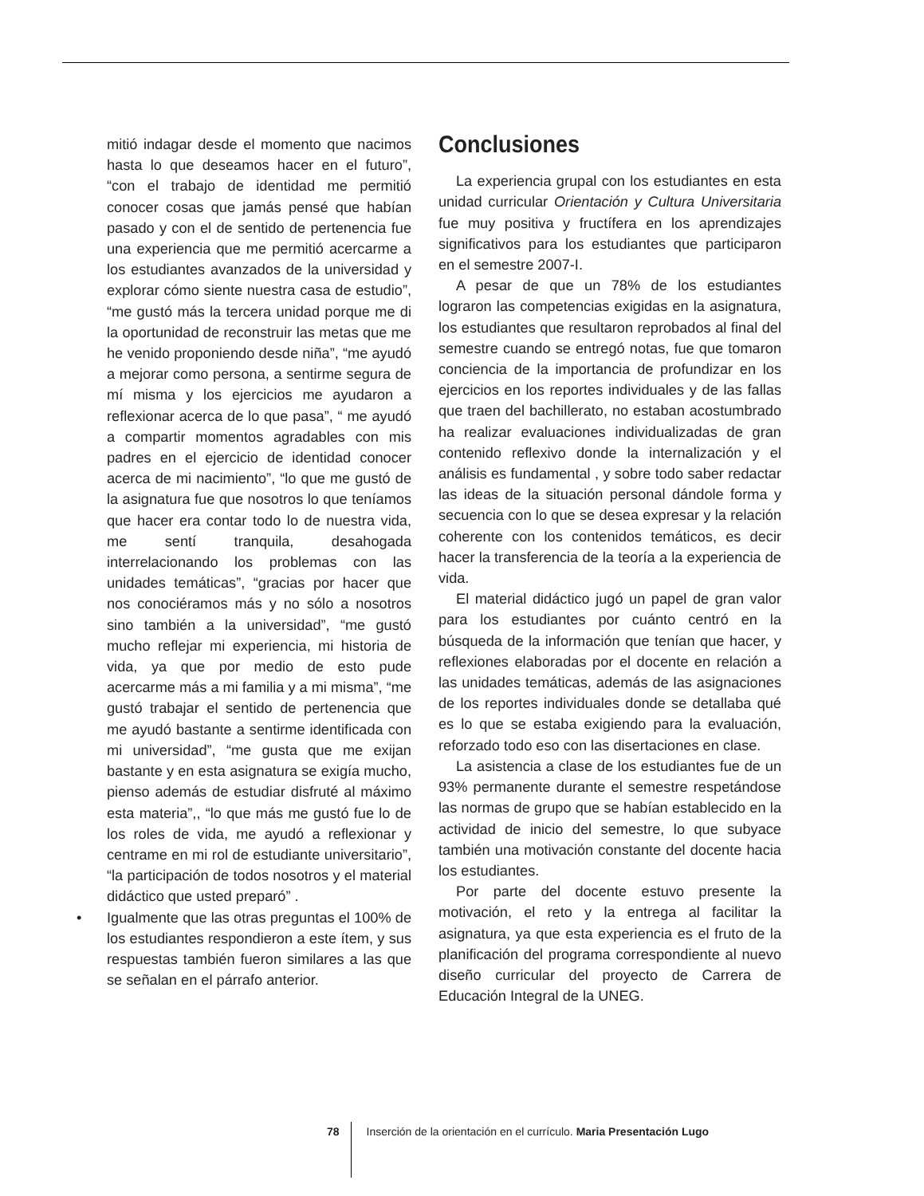mitió indagar desde el momento que nacimos hasta lo que deseamos hacer en el futuro”, “con el trabajo de identidad me permitió conocer cosas que jamás pensé que habían pasado y con el de sentido de pertenencia fue una experiencia que me permitió acercarme a los estudiantes avanzados de la universidad y explorar cómo siente nuestra casa de estudio”, “me gustó más la tercera unidad porque me di la oportunidad de reconstruir las metas que me he venido proponiendo desde niña”, “me ayudó a mejorar como persona, a sentirme segura de mí misma y los ejercicios me ayudaron a reflexionar acerca de lo que pasa”, “ me ayudó a compartir momentos agradables con mis padres en el ejercicio de identidad conocer acerca de mi nacimiento”, “lo que me gustó de la asignatura fue que nosotros lo que teníamos que hacer era contar todo lo de nuestra vida, me sentí tranquila, desahogada interrelacionando los problemas con las unidades temáticas”, “gracias por hacer que nos conociéramos más y no sólo a nosotros sino también a la universidad”, “me gustó mucho reflejar mi experiencia, mi historia de vida, ya que por medio de esto pude acercarme más a mi familia y a mi misma”, “me gustó trabajar el sentido de pertenencia que me ayudó bastante a sentirme identificada con mi universidad”, “me gusta que me exijan bastante y en esta asignatura se exigía mucho, pienso además de estudiar disfruté al máximo esta materia”,, “lo que más me gustó fue lo de los roles de vida, me ayudó a reflexionar y centrame en mi rol de estudiante universitario”, “la participación de todos nosotros y el material didáctico que usted preparó” .
• Igualmente que las otras preguntas el 100% de los estudiantes respondieron a este ítem, y sus respuestas también fueron similares a las que se señalan en el párrafo anterior.
Conclusiones
La experiencia grupal con los estudiantes en esta unidad curricular Orientación y Cultura Universitaria fue muy positiva y fructífera en los aprendizajes significativos para los estudiantes que participaron en el semestre 2007-I.
A pesar de que un 78% de los estudiantes lograron las competencias exigidas en la asignatura, los estudiantes que resultaron reprobados al final del semestre cuando se entregó notas, fue que tomaron conciencia de la importancia de profundizar en los ejercicios en los reportes individuales y de las fallas que traen del bachillerato, no estaban acostumbrado ha realizar evaluaciones individualizadas de gran contenido reflexivo donde la internalización y el análisis es fundamental , y sobre todo saber redactar las ideas de la situación personal dándole forma y secuencia con lo que se desea expresar y la relación coherente con los contenidos temáticos, es decir hacer la transferencia de la teoría a la experiencia de vida.
El material didáctico jugó un papel de gran valor para los estudiantes por cuánto centró en la búsqueda de la información que tenían que hacer, y reflexiones elaboradas por el docente en relación a las unidades temáticas, además de las asignaciones de los reportes individuales donde se detallaba qué es lo que se estaba exigiendo para la evaluación, reforzado todo eso con las disertaciones en clase.
La asistencia a clase de los estudiantes fue de un 93% permanente durante el semestre respetándose las normas de grupo que se habían establecido en la actividad de inicio del semestre, lo que subyace también una motivación constante del docente hacia los estudiantes.
Por parte del docente estuvo presente la motivación, el reto y la entrega al facilitar la asignatura, ya que esta experiencia es el fruto de la planificación del programa correspondiente al nuevo diseño curricular del proyecto de Carrera de Educación Integral de la UNEG.
78 Inserción de la orientación en el currículo. Maria Presentación Lugo